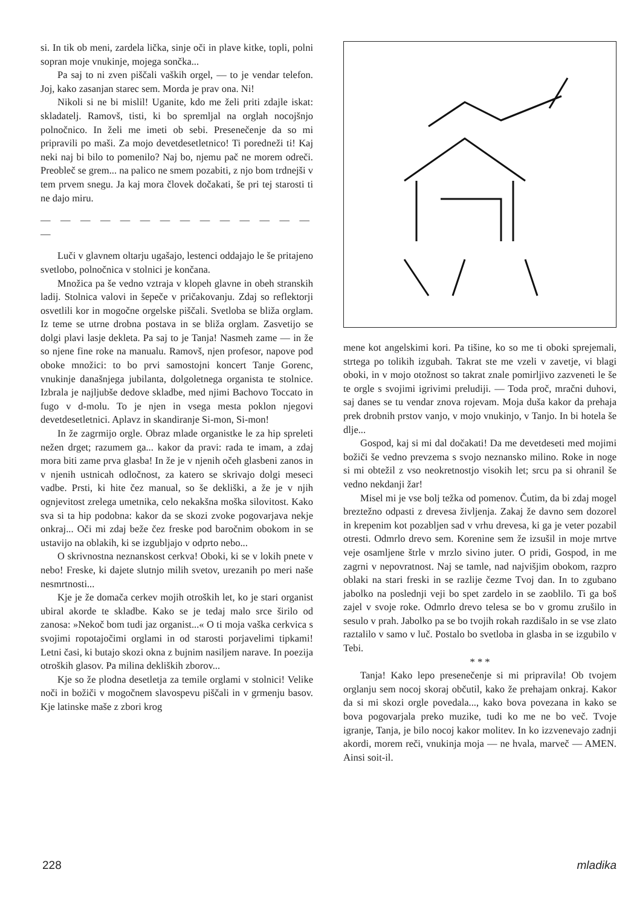si. In tik ob meni, zardela lička, sinje oči in plave kitke, topli, polni sopran moje vnukinje, mojega sončka...
Pa saj to ni zven piščali vaških orgel, — to je vendar telefon. Joj, kako zasanjan starec sem. Morda je prav ona. Ni!
Nikoli si ne bi mislil! Uganite, kdo me želi priti zdajle iskat: skladatelj. Ramovš, tisti, ki bo spremljal na orglah nocojšnjo polnočnico. In želi me imeti ob sebi. Presenečenje da so mi pripravili po maši. Za mojo devetdesetletnico! Ti poredneži ti! Kaj neki naj bi bilo to pomenilo? Naj bo, njemu pač ne morem odreči. Preobleč se grem... na palico ne smem pozabiti, z njo bom trdnejši v tem prvem snegu. Ja kaj mora človek dočakati, še pri tej starosti ti ne dajo miru.
— — — — — — — — — — — — — — —
Luči v glavnem oltarju ugašajo, lestenci oddajajo le še pritajeno svetlobo, polnočnica v stolnici je končana.
Množica pa še vedno vztraja v klopeh glavne in obeh stranskih ladij. Stolnica valovi in šepeče v pričakovanju. Zdaj so reflektorji osvetlili kor in mogočne orgelske piščali. Svetloba se bliža orglam. Iz teme se utrne drobna postava in se bliža orglam. Zasvetijo se dolgi plavi lasje dekleta. Pa saj to je Tanja! Nasmeh zame — in že so njene fine roke na manualu. Ramovš, njen profesor, napove pod oboke množici: to bo prvi samostojni koncert Tanje Gorenc, vnukinje današnjega jubilanta, dolgoletnega organista te stolnice. Izbrala je najljubše dedove skladbe, med njimi Bachovo Toccato in fugo v d-molu. To je njen in vsega mesta poklon njegovi devetdesetletnici. Aplavz in skandiranje Si-mon, Si-mon!
In že zagrmijo orgle. Obraz mlade organistke le za hip spreleti nežen drget; razumem ga... kakor da pravi: rada te imam, a zdaj mora biti zame prva glasba! In že je v njenih očeh glasbeni zanos in v njenih ustnicah odločnost, za katero se skrivajo dolgi meseci vadbe. Prsti, ki hite čez manual, so še dekliški, a že je v njih ognjevitost zrelega umetnika, celo nekakšna moška silovitost. Kako sva si ta hip podobna: kakor da se skozi zvoke pogovarjava nekje onkraj... Oči mi zdaj beže čez freske pod baročnim obokom in se ustavijo na oblakih, ki se izgubljajo v odprto nebo...
O skrivnostna neznanskost cerkva! Oboki, ki se v lokih pnete v nebo! Freske, ki dajete slutnjo milih svetov, urezanih po meri naše nesmrtnosti...
Kje je že domača cerkev mojih otroških let, ko je stari organist ubiral akorde te skladbe. Kako se je tedaj malo srce širilo od zanosa: »Nekoč bom tudi jaz organist...« O ti moja vaška cerkvica s svojimi ropotajočimi orglami in od starosti porjavelimi tipkami! Letni časi, ki butajo skozi okna z bujnim nasiljem narave. In poezija otroških glasov. Pa milina dekliških zborov...
Kje so že plodna desetletja za temile orglami v stolnici! Velike noči in božiči v mogočnem slavospevu piščali in v grmenju basov. Kje latinske maše z zbori krog
mene kot angelskimi kori. Pa tišine, ko so me ti oboki sprejemali, strtega po tolikih izgubah. Takrat ste me vzeli v zavetje, vi blagi oboki, in v mojo otožnost so takrat znale pomirljivo zazveneti le še te orgle s svojimi igrivimi preludiji. — Toda proč, mračni duhovi, saj danes se tu vendar znova rojevam. Moja duša kakor da prehaja prek drobnih prstov vanjo, v mojo vnukinjo, v Tanjo. In bi hotela še dlje...
Gospod, kaj si mi dal dočakati! Da me devetdeseti med mojimi božiči še vedno prevzema s svojo neznansko milino. Roke in noge si mi obtežil z vso neokretnostjo visokih let; srcu pa si ohranil še vedno nekdanji žar!
Misel mi je vse bolj težka od pomenov. Čutim, da bi zdaj mogel breztežno odpasti z drevesa življenja. Zakaj že davno sem dozorel in krepenim kot pozabljen sad v vrhu drevesa, ki ga je veter pozabil otresti. Odmrlo drevo sem. Korenine sem že izsušil in moje mrtve veje osamljene štrle v mrzlo sivino juter. O pridi, Gospod, in me zagrni v nepovratnost. Naj se tamle, nad najvišjim obokom, razpro oblaki na stari freski in se razlije čezme Tvoj dan. In to zgubano jabolko na poslednji veji bo spet zardelo in se zaoblilo. Ti ga boš zajel v svoje roke. Odmrlo drevo telesa se bo v gromu zrušilo in sesulo v prah. Jabolko pa se bo tvojih rokah razdišalo in se vse zlato raztalilo v samo v luč. Postalo bo svetloba in glasba in se izgubilo v Tebi.
* * *
Tanja! Kako lepo presenečenje si mi pripravila! Ob tvojem orglanju sem nocoj skoraj občutil, kako že prehajam onkraj. Kakor da si mi skozi orgle povedala..., kako bova povezana in kako se bova pogovarjala preko muzike, tudi ko me ne bo več. Tvoje igranje, Tanja, je bilo nocoj kakor molitev. In ko izzvenevajo zadnji akordi, morem reči, vnukinja moja — ne hvala, marveč — AMEN. Ainsi soit-il.
228 mladika